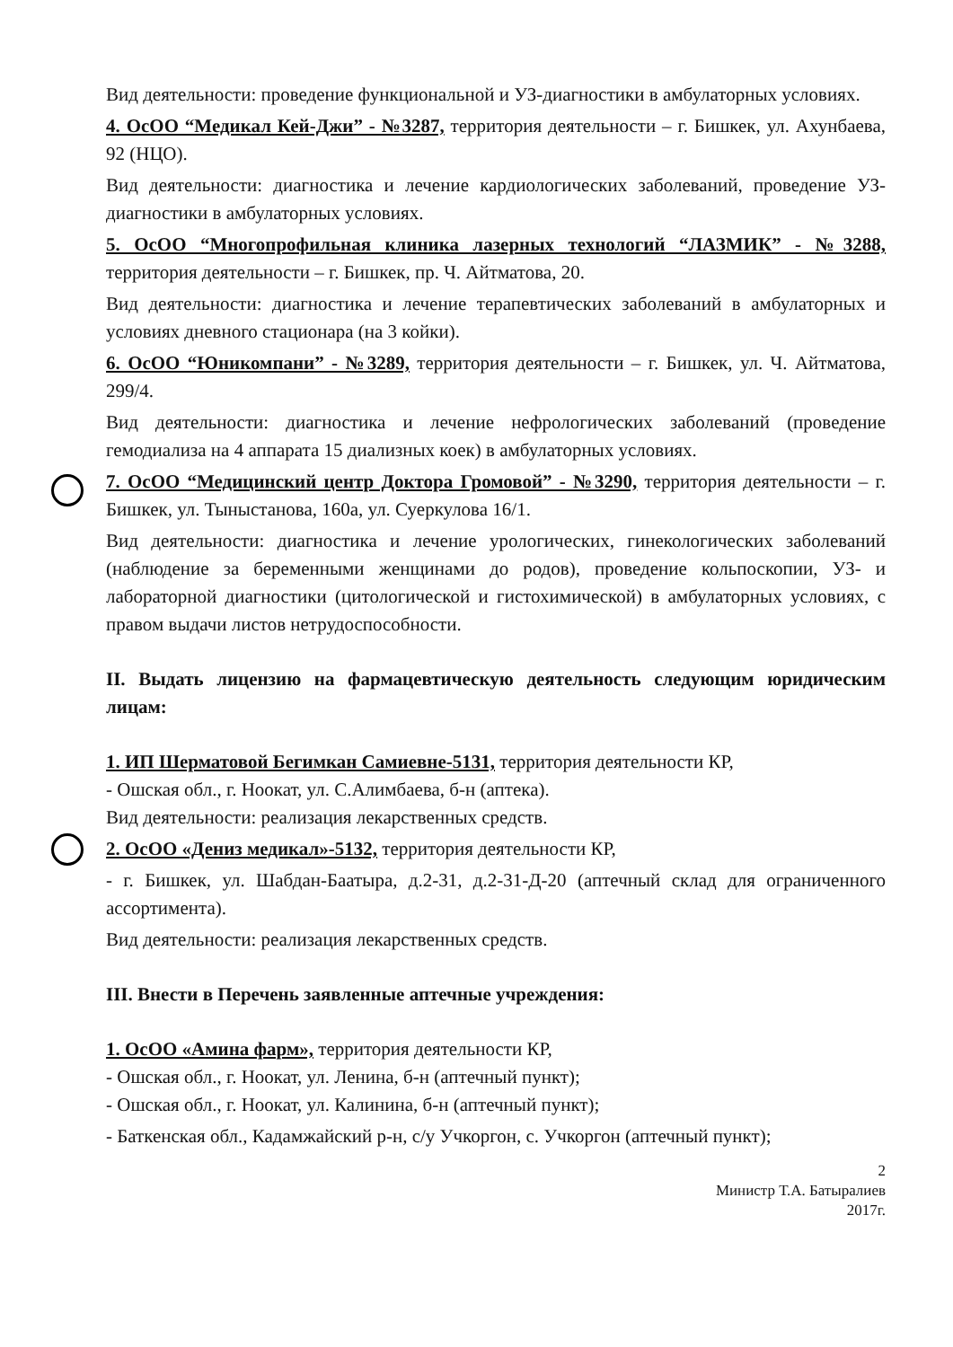Вид деятельности: проведение функциональной и УЗ-диагностики в амбулаторных условиях.
4. ОсОО “Медикал Кей-Джи” - №3287, территория деятельности – г. Бишкек, ул. Ахунбаева, 92 (НЦО).
Вид деятельности: диагностика и лечение кардиологических заболеваний, проведение УЗ-диагностики в амбулаторных условиях.
5. ОсОО “Многопрофильная клиника лазерных технологий “ЛАЗМИК” - №3288, территория деятельности – г. Бишкек, пр. Ч. Айтматова, 20.
Вид деятельности: диагностика и лечение терапевтических заболеваний в амбулаторных и условиях дневного стационара (на 3 койки).
6. ОсОО “Юникомпани” - №3289, территория деятельности – г. Бишкек, ул. Ч. Айтматова, 299/4.
Вид деятельности: диагностика и лечение нефрологических заболеваний (проведение гемодиализа на 4 аппарата 15 диализных коек) в амбулаторных условиях.
7. ОсОО “Медицинский центр Доктора Громовой” - №3290, территория деятельности – г. Бишкек, ул. Тыныстанова, 160а, ул. Суеркулова 16/1.
Вид деятельности: диагностика и лечение урологических, гинекологических заболеваний (наблюдение за беременными женщинами до родов), проведение кольпоскопии, УЗ- и лабораторной диагностики (цитологической и гистохимической) в амбулаторных условиях, с правом выдачи листов нетрудоспособности.
II. Выдать лицензию на фармацевтическую деятельность следующим юридическим лицам:
1. ИП Шерматовой Бегимкан Самиевне-5131, территория деятельности КР,
- Ошская обл., г. Ноокат, ул. С.Алимбаева, б-н (аптека).
Вид деятельности: реализация лекарственных средств.
2. ОсОО «Дениз медикал»-5132, территория деятельности КР,
- г. Бишкек, ул. Шабдан-Баатыра, д.2-31, д.2-31-Д-20 (аптечный склад для ограниченного ассортимента).
Вид деятельности: реализация лекарственных средств.
III. Внести в Перечень заявленные аптечные учреждения:
1. ОсОО «Амина фарм», территория деятельности КР,
- Ошская обл., г. Ноокат, ул. Ленина, б-н (аптечный пункт);
- Ошская обл., г. Ноокат, ул. Калинина, б-н (аптечный пункт);
- Баткенская обл., Кадамжайский р-н, с/у Учкоргон, с. Учкоргон (аптечный пункт);
2
Министр Т.А. Батыралиев
2017г.